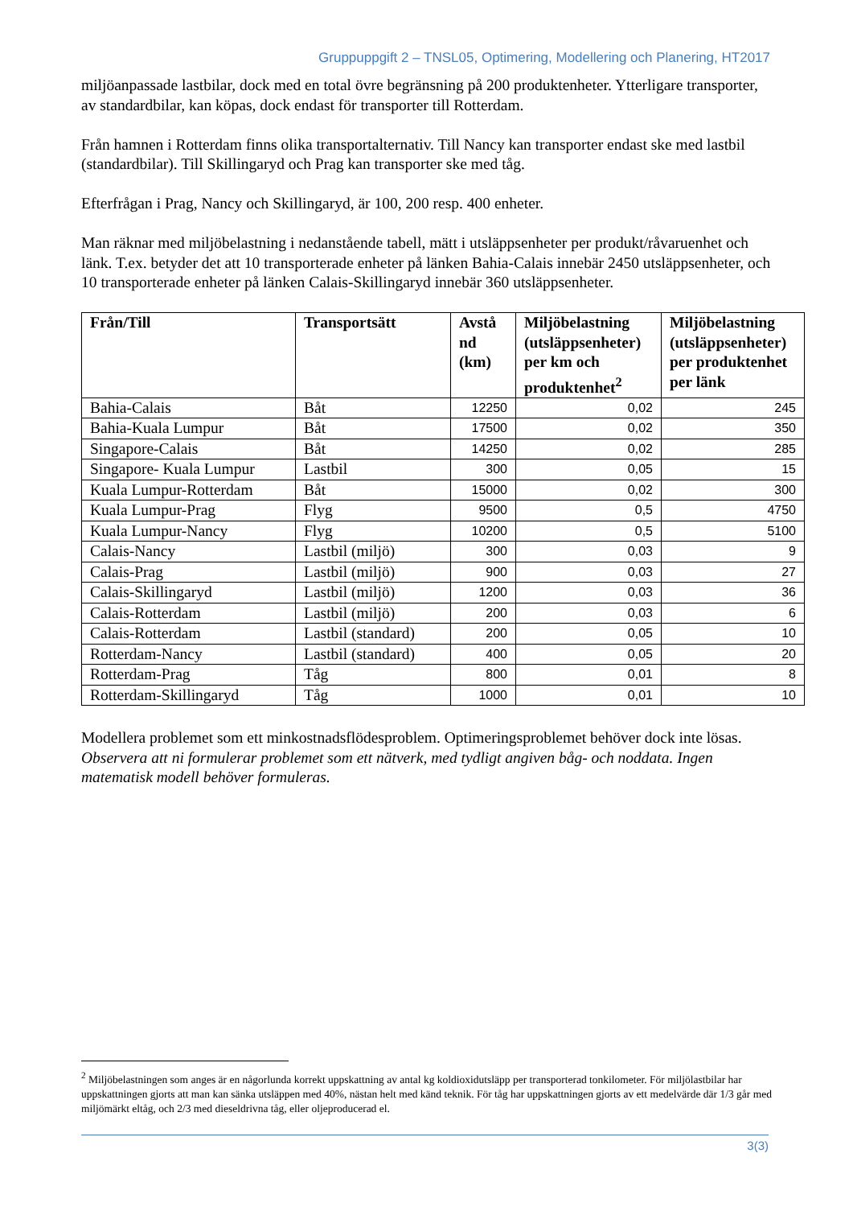Gruppuppgift 2 – TNSL05, Optimering, Modellering och Planering, HT2017
miljöanpassade lastbilar, dock med en total övre begränsning på 200 produktenheter. Ytterligare transporter, av standardbilar, kan köpas, dock endast för transporter till Rotterdam.
Från hamnen i Rotterdam finns olika transportalternativ. Till Nancy kan transporter endast ske med lastbil (standardbilar). Till Skillingaryd och Prag kan transporter ske med tåg.
Efterfrågan i Prag, Nancy och Skillingaryd, är 100, 200 resp. 400 enheter.
Man räknar med miljöbelastning i nedanstående tabell, mätt i utsläppsenheter per produkt/råvaruenhet och länk. T.ex. betyder det att 10 transporterade enheter på länken Bahia-Calais innebär 2450 utsläppsenheter, och 10 transporterade enheter på länken Calais-Skillingaryd innebär 360 utsläppsenheter.
| Från/Till | Transportsätt | Avstå nd (km) | Miljöbelastning (utsläppsenheter) per km och produktenhet<sup>2</sup> | Miljöbelastning (utsläppsenheter) per produktenhet per länk |
| --- | --- | --- | --- | --- |
| Bahia-Calais | Båt | 12250 | 0,02 | 245 |
| Bahia-Kuala Lumpur | Båt | 17500 | 0,02 | 350 |
| Singapore-Calais | Båt | 14250 | 0,02 | 285 |
| Singapore- Kuala Lumpur | Lastbil | 300 | 0,05 | 15 |
| Kuala Lumpur-Rotterdam | Båt | 15000 | 0,02 | 300 |
| Kuala Lumpur-Prag | Flyg | 9500 | 0,5 | 4750 |
| Kuala Lumpur-Nancy | Flyg | 10200 | 0,5 | 5100 |
| Calais-Nancy | Lastbil (miljö) | 300 | 0,03 | 9 |
| Calais-Prag | Lastbil (miljö) | 900 | 0,03 | 27 |
| Calais-Skillingaryd | Lastbil (miljö) | 1200 | 0,03 | 36 |
| Calais-Rotterdam | Lastbil (miljö) | 200 | 0,03 | 6 |
| Calais-Rotterdam | Lastbil (standard) | 200 | 0,05 | 10 |
| Rotterdam-Nancy | Lastbil (standard) | 400 | 0,05 | 20 |
| Rotterdam-Prag | Tåg | 800 | 0,01 | 8 |
| Rotterdam-Skillingaryd | Tåg | 1000 | 0,01 | 10 |
Modellera problemet som ett minkostnadsflödesproblem. Optimeringsproblemet behöver dock inte lösas. Observera att ni formulerar problemet som ett nätverk, med tydligt angiven båg- och noddata. Ingen matematisk modell behöver formuleras.
<sup>2</sup> Miljöbelastningen som anges är en någorlunda korrekt uppskattning av antal kg koldioxidutsläpp per transporterad tonkilometer. För miljölastbilar har uppskattningen gjorts att man kan sänka utsläppen med 40%, nästan helt med känd teknik. För tåg har uppskattningen gjorts av ett medelvärde där 1/3 går med miljömärkt eltåg, och 2/3 med dieseldrivna tåg, eller oljeproducerad el.
3(3)